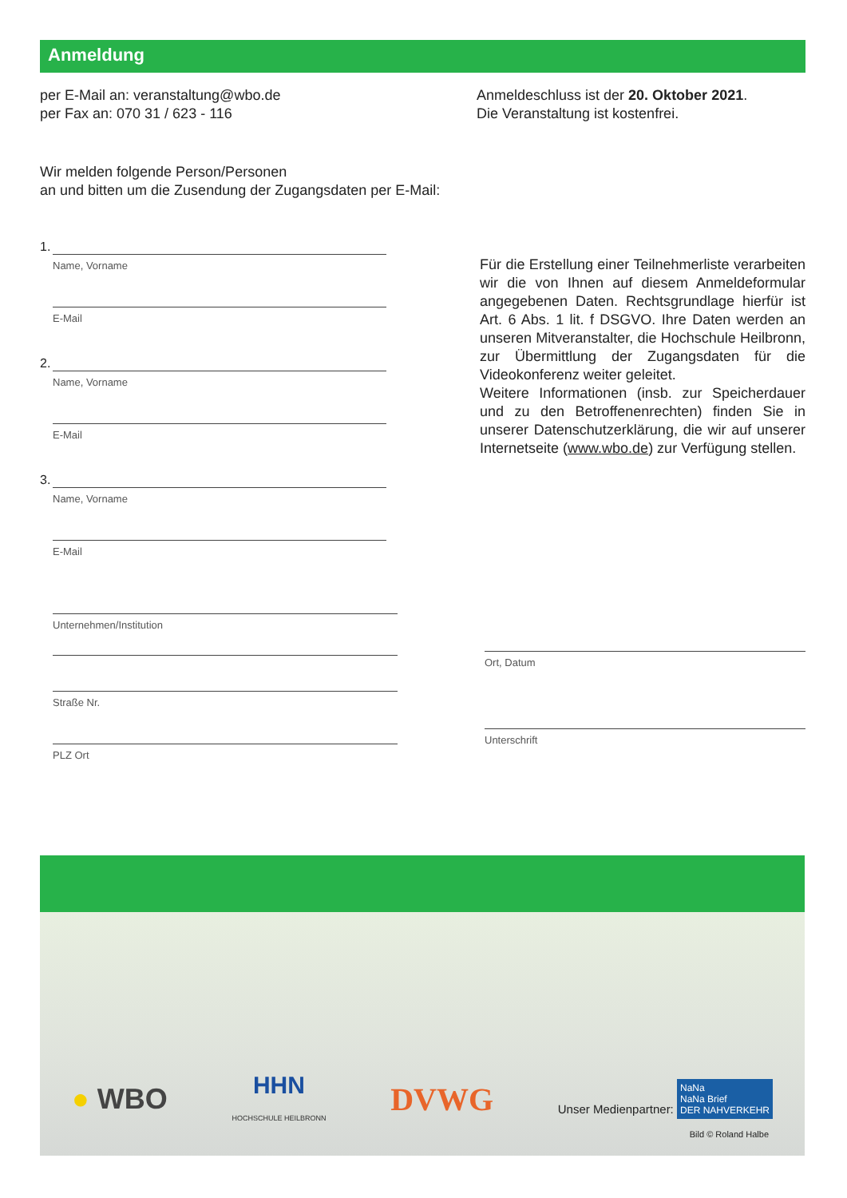Anmeldung
per E-Mail an: veranstaltung@wbo.de
per Fax an: 070 31 / 623 - 116
Anmeldeschluss ist der 20. Oktober 2021.
Die Veranstaltung ist kostenfrei.
Wir melden folgende Person/Personen
an und bitten um die Zusendung der Zugangsdaten per E-Mail:
1.
Name, Vorname
E-Mail
2.
Name, Vorname
E-Mail
3.
Name, Vorname
E-Mail
Für die Erstellung einer Teilnehmerliste verarbeiten wir die von Ihnen auf diesem Anmeldeformular angegebenen Daten. Rechtsgrundlage hierfür ist Art. 6 Abs. 1 lit. f DSGVO. Ihre Daten werden an unseren Mitveranstalter, die Hochschule Heilbronn, zur Übermittlung der Zugangsdaten für die Videokonferenz weiter geleitet.
Weitere Informationen (insb. zur Speicherdauer und zu den Betroffenenrechten) finden Sie in unserer Datenschutzerklärung, die wir auf unserer Internetseite (www.wbo.de) zur Verfügung stellen.
Unternehmen/Institution
Straße Nr.
PLZ Ort
Ort, Datum
Unterschrift
● WBO HHN
HOCHSCHULE HEILBRONN DVWG Unser Medienpartner: NaNa
NaNa Brief
DER NAHVERKEHR
Bild © Roland Halbe